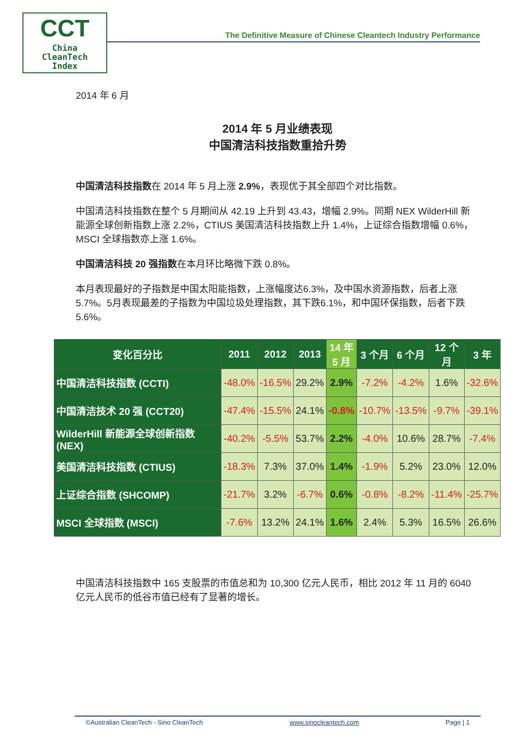CCT
China
CleanTech
Index
The Definitive Measure of Chinese Cleantech Industry Performance
2014 年 6 月
2014 年 5 月业绩表现
中国清洁科技指数重拾升势
中国清洁科技指数在 2014 年 5 月上涨 2.9%，表现优于其全部四个对比指数。
中国清洁科技指数在整个 5 月期间从 42.19 上升到 43.43，增幅 2.9%。同期 NEX WilderHill 新能源全球创新指数上涨 2.2%，CTIUS 美国清洁科技指数上升 1.4%，上证综合指数增幅 0.6%，MSCI 全球指数亦上涨 1.6%。
中国清洁科技 20 强指数在本月环比略微下跌 0.8%。
本月表现最好的子指数是中国太阳能指数，上涨幅度达6.3%，及中国水资源指数，后者上涨5.7%。5月表现最差的子指数为中国垃圾处理指数，其下跌6.1%，和中国环保指数，后者下跌5.6%。
| 变化百分比 | 2011 | 2012 | 2013 | 14 年 5 月 | 3 个月 | 6 个月 | 12 个 月 | 3 年 |
| --- | --- | --- | --- | --- | --- | --- | --- | --- |
| 中国清洁科技指数 (CCTI) | -48.0% | -16.5% | 29.2% | 2.9% | -7.2% | -4.2% | 1.6% | -32.6% |
| 中国清洁技术 20 强 (CCT20) | -47.4% | -15.5% | 24.1% | -0.8% | -10.7% | -13.5% | -9.7% | -39.1% |
| WilderHill 新能源全球创新指数(NEX) | -40.2% | -5.5% | 53.7% | 2.2% | -4.0% | 10.6% | 28.7% | -7.4% |
| 美国清洁科技指数 (CTIUS) | -18.3% | 7.3% | 37.0% | 1.4% | -1.9% | 5.2% | 23.0% | 12.0% |
| 上证综合指数 (SHCOMP) | -21.7% | 3.2% | -6.7% | 0.6% | -0.8% | -8.2% | -11.4% | -25.7% |
| MSCI 全球指数 (MSCI) | -7.6% | 13.2% | 24.1% | 1.6% | 2.4% | 5.3% | 16.5% | 26.6% |
中国清洁科技指数中 165 支股票的市值总和为 10,300 亿元人民币，相比 2012 年 11 月的 6040 亿元人民币的低谷市值已经有了显著的增长。
©Australian CleanTech - Sino CleanTech www.sinocleantech.com Page | 1